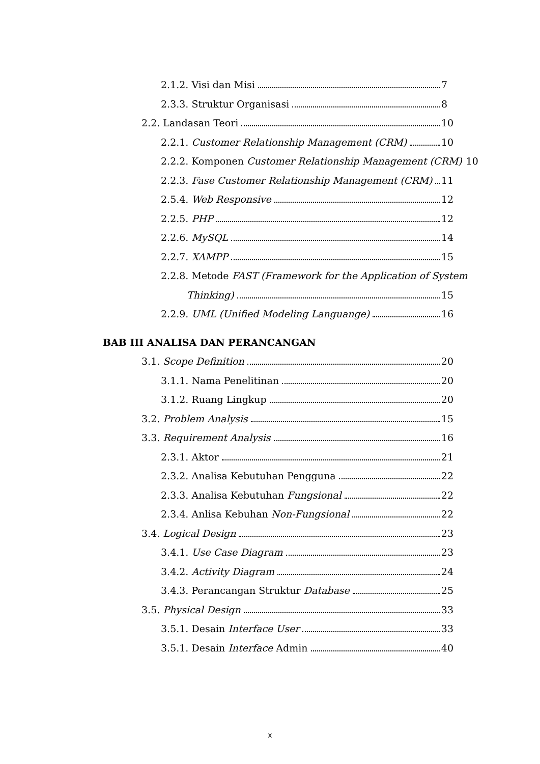2.1.2. Visi dan Misi 7
2.3.3. Struktur Organisasi 8
2.2. Landasan Teori 10
2.2.1. Customer Relationship Management (CRM) 10
2.2.2. Komponen Customer Relationship Management (CRM) 10
2.2.3. Fase Customer Relationship Management (CRM) 11
2.5.4. Web Responsive 12
2.2.5. PHP 12
2.2.6. MySQL 14
2.2.7. XAMPP 15
2.2.8. Metode FAST (Framework for the Application of System
Thinking) 15
2.2.9. UML (Unified Modeling Languange) 16
BAB III ANALISA DAN PERANCANGAN
3.1. Scope Definition 20
3.1.1. Nama Penelitinan 20
3.1.2. Ruang Lingkup 20
3.2. Problem Analysis 15
3.3. Requirement Analysis 16
2.3.1. Aktor 21
2.3.2. Analisa Kebutuhan Pengguna 22
2.3.3. Analisa Kebutuhan Fungsional 22
2.3.4. Anlisa Kebuhan Non-Fungsional 22
3.4. Logical Design 23
3.4.1. Use Case Diagram 23
3.4.2. Activity Diagram 24
3.4.3. Perancangan Struktur Database 25
3.5. Physical Design 33
3.5.1. Desain Interface User 33
3.5.1. Desain Interface Admin 40
x